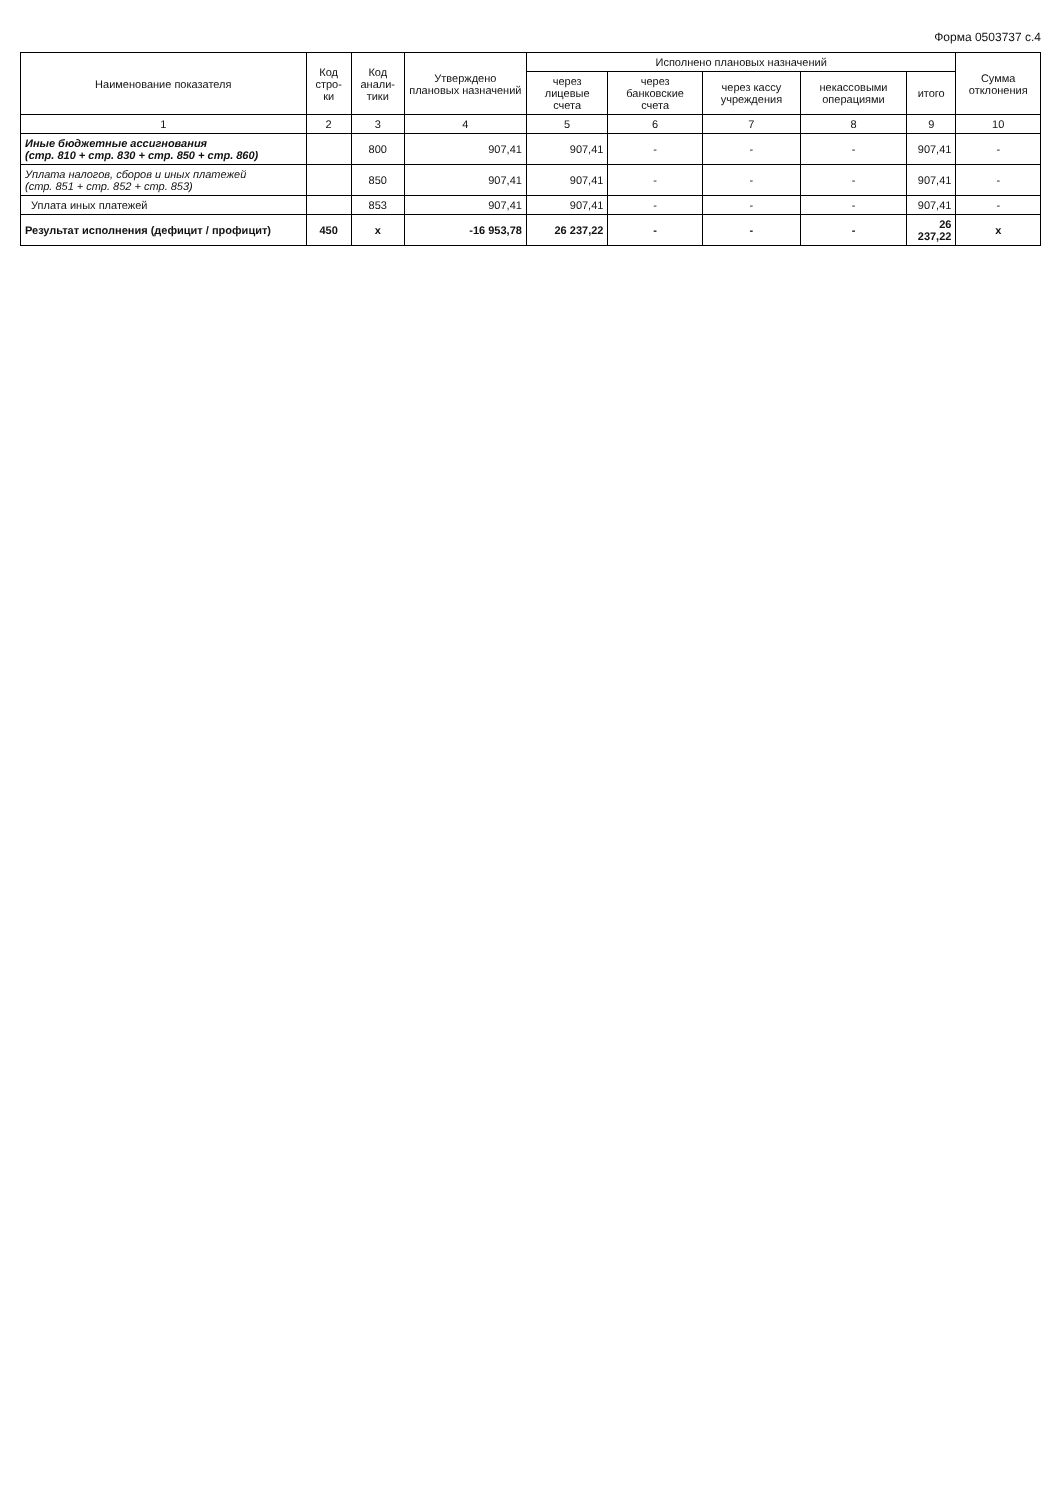Форма 0503737 с.4
| Наименование показателя | Код стро- ки | Код анали- тики | Утверждено плановых назначений | Исполнено плановых назначений | | | | | Сумма отклонения |
| --- | --- | --- | --- | --- | --- | --- | --- | --- | --- |
| | | | | через лицевые счета | через банковские счета | через кассу учреждения | некассовыми операциями | итого | |
| 1 | 2 | 3 | 4 | 5 | 6 | 7 | 8 | 9 | 10 |
| Иные бюджетные ассигнования (стр. 810 + стр. 830 + стр. 850 + стр. 860) | | 800 | 907,41 | 907,41 | - | - | - | 907,41 | - |
| Уплата налогов, сборов и иных платежей (стр. 851 + стр. 852 + стр. 853) | | 850 | 907,41 | 907,41 | - | - | - | 907,41 | - |
| Уплата иных платежей | | 853 | 907,41 | 907,41 | - | - | - | 907,41 | - |
| Результат исполнения (дефицит / профицит) | 450 | x | -16 953,78 | 26 237,22 | - | - | - | 26 237,22 | x |